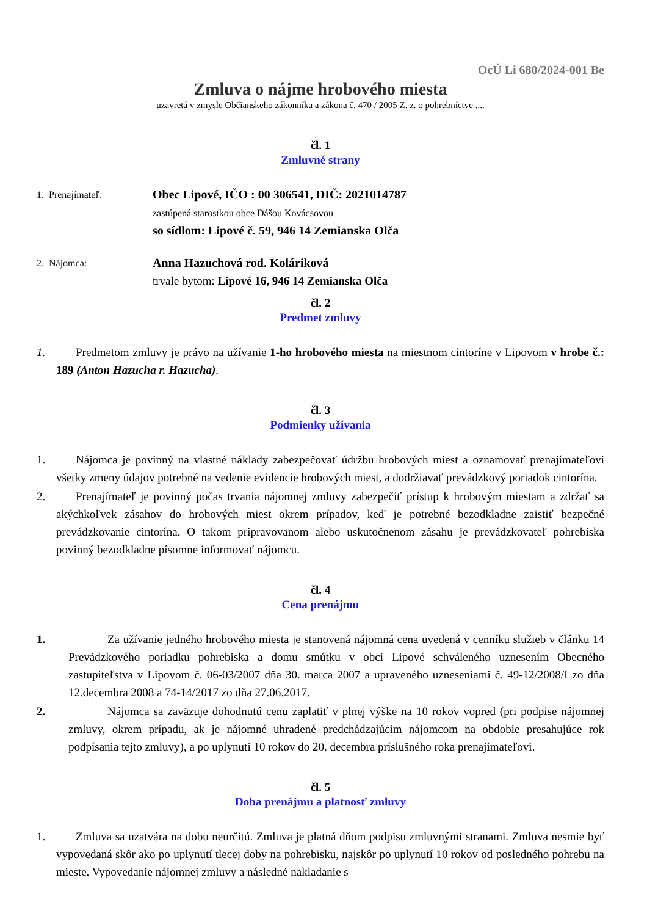OcÚ Li 680/2024-001 Be
Zmluva o nájme hrobového miesta
uzavretá v zmysle Občianskeho zákonníka a zákona č. 470 / 2005 Z. z. o pohrebníctve ....
čl. 1
Zmluvné strany
1. Prenajímateľ:
Obec Lipové, IČO : 00 306541, DIČ: 2021014787
zastúpená starostkou obce Dášou Kovácsovou
so sídlom: Lipové č. 59, 946 14 Zemianska Olča
2. Nájomca:
Anna Hazuchová rod. Koláriková
trvale bytom: Lipové 16, 946 14 Zemianska Olča
čl. 2
Predmet zmluvy
1. Predmetom zmluvy je právo na užívanie 1-ho hrobového miesta na miestnom cintoríne v Lipovom v hrobe č.: 189 (Anton Hazucha r. Hazucha).
čl. 3
Podmienky užívania
1. Nájomca je povinný na vlastné náklady zabezpečovať údržbu hrobových miest a oznamovať prenajímateľovi všetky zmeny údajov potrebné na vedenie evidencie hrobových miest, a dodržiavať prevádzkový poriadok cintorína.
2. Prenajímateľ je povinný počas trvania nájomnej zmluvy zabezpečiť prístup k hrobovým miestam a zdržať sa akýchkoľvek zásahov do hrobových miest okrem prípadov, keď je potrebné bezodkladne zaistiť bezpečné prevádzkovanie cintorína. O takom pripravovanom alebo uskutočnenom zásahu je prevádzkovateľ pohrebiska povinný bezodkladne písomne informovať nájomcu.
čl. 4
Cena prenájmu
1. Za užívanie jedného hrobového miesta je stanovená nájomná cena uvedená v cenníku služieb v článku 14 Prevádzkového poriadku pohrebiska a domu smútku v obci Lipové schváleného uznesením Obecného zastupiteľstva v Lipovom č. 06-03/2007 dňa 30. marca 2007 a upraveného uzneseniami č. 49-12/2008/I zo dňa 12.decembra 2008 a 74-14/2017 zo dňa 27.06.2017.
2. Nájomca sa zaväzuje dohodnutú cenu zaplatiť v plnej výške na 10 rokov vopred (pri podpise nájomnej zmluvy, okrem prípadu, ak je nájomné uhradené predchádzajúcim nájomcom na obdobie presahujúce rok podpísania tejto zmluvy), a po uplynutí 10 rokov do 20. decembra príslušného roka prenajímateľovi.
čl. 5
Doba prenájmu a platnosť zmluvy
1. Zmluva sa uzatvára na dobu neurčitú. Zmluva je platná dňom podpisu zmluvnými stranami. Zmluva nesmie byť vypovedaná skôr ako po uplynutí tlecej doby na pohrebisku, najskôr po uplynutí 10 rokov od posledného pohrebu na mieste. Vypovedanie nájomnej zmluvy a následné nakladanie s